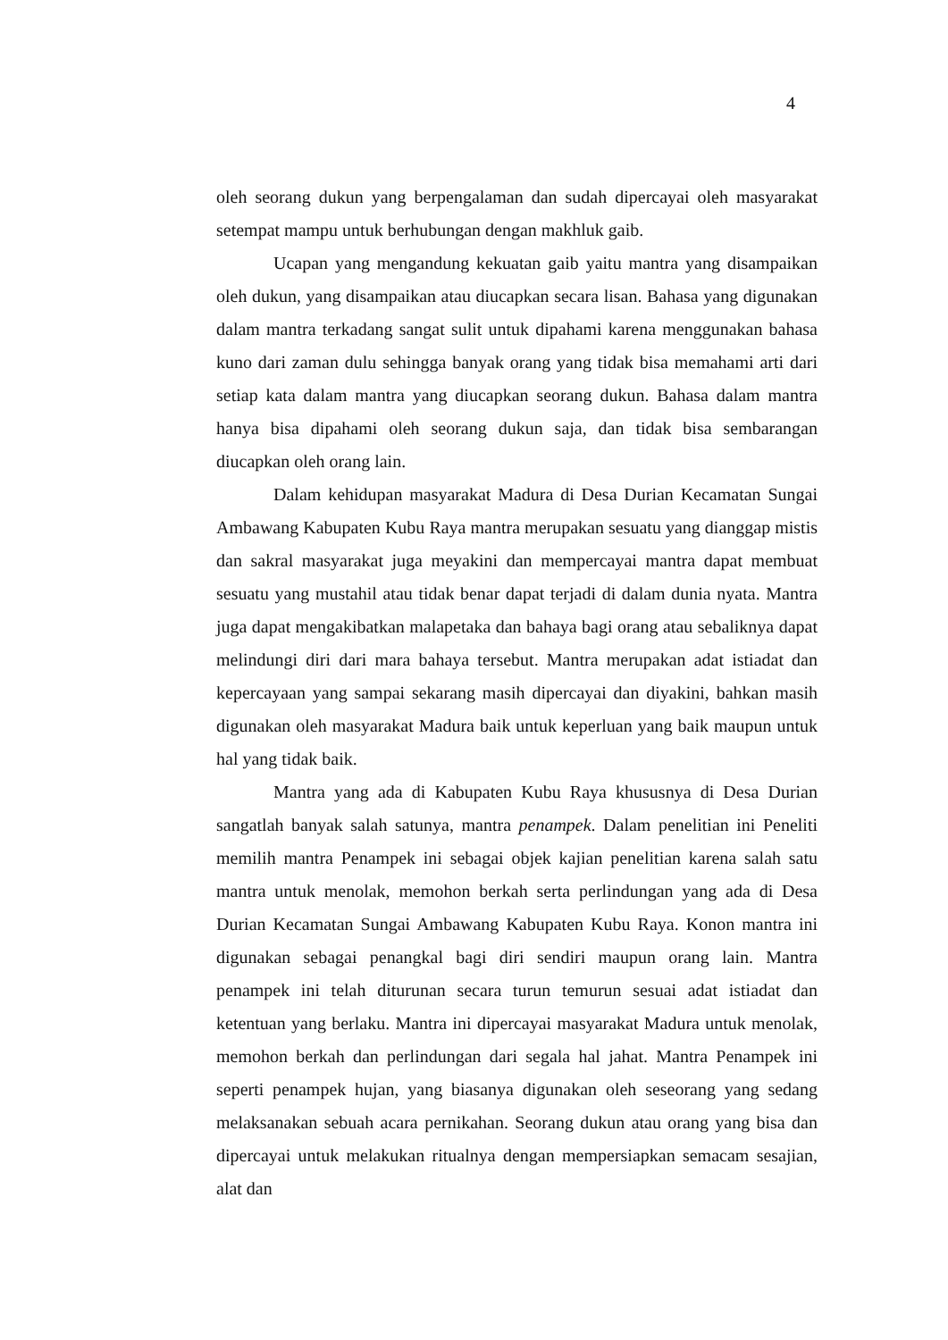4
oleh seorang dukun yang berpengalaman dan sudah dipercayai oleh masyarakat setempat mampu untuk berhubungan dengan makhluk gaib.
Ucapan yang mengandung kekuatan gaib yaitu mantra yang disampaikan oleh dukun, yang disampaikan atau diucapkan secara lisan. Bahasa yang digunakan dalam mantra terkadang sangat sulit untuk dipahami karena menggunakan bahasa kuno dari zaman dulu sehingga banyak orang yang tidak bisa memahami arti dari setiap kata dalam mantra yang diucapkan seorang dukun. Bahasa dalam mantra hanya bisa dipahami oleh seorang dukun saja, dan tidak bisa sembarangan diucapkan oleh orang lain.
Dalam kehidupan masyarakat Madura di Desa Durian Kecamatan Sungai Ambawang Kabupaten Kubu Raya mantra merupakan sesuatu yang dianggap mistis dan sakral masyarakat juga meyakini dan mempercayai mantra dapat membuat sesuatu yang mustahil atau tidak benar dapat terjadi di dalam dunia nyata. Mantra juga dapat mengakibatkan malapetaka dan bahaya bagi orang atau sebaliknya dapat melindungi diri dari mara bahaya tersebut. Mantra merupakan adat istiadat dan kepercayaan yang sampai sekarang masih dipercayai dan diyakini, bahkan masih digunakan oleh masyarakat Madura baik untuk keperluan yang baik maupun untuk hal yang tidak baik.
Mantra yang ada di Kabupaten Kubu Raya khususnya di Desa Durian sangatlah banyak salah satunya, mantra penampek. Dalam penelitian ini Peneliti memilih mantra Penampek ini sebagai objek kajian penelitian karena salah satu mantra untuk menolak, memohon berkah serta perlindungan yang ada di Desa Durian Kecamatan Sungai Ambawang Kabupaten Kubu Raya. Konon mantra ini digunakan sebagai penangkal bagi diri sendiri maupun orang lain. Mantra penampek ini telah diturunan secara turun temurun sesuai adat istiadat dan ketentuan yang berlaku. Mantra ini dipercayai masyarakat Madura untuk menolak, memohon berkah dan perlindungan dari segala hal jahat. Mantra Penampek ini seperti penampek hujan, yang biasanya digunakan oleh seseorang yang sedang melaksanakan sebuah acara pernikahan. Seorang dukun atau orang yang bisa dan dipercayai untuk melakukan ritualnya dengan mempersiapkan semacam sesajian, alat dan